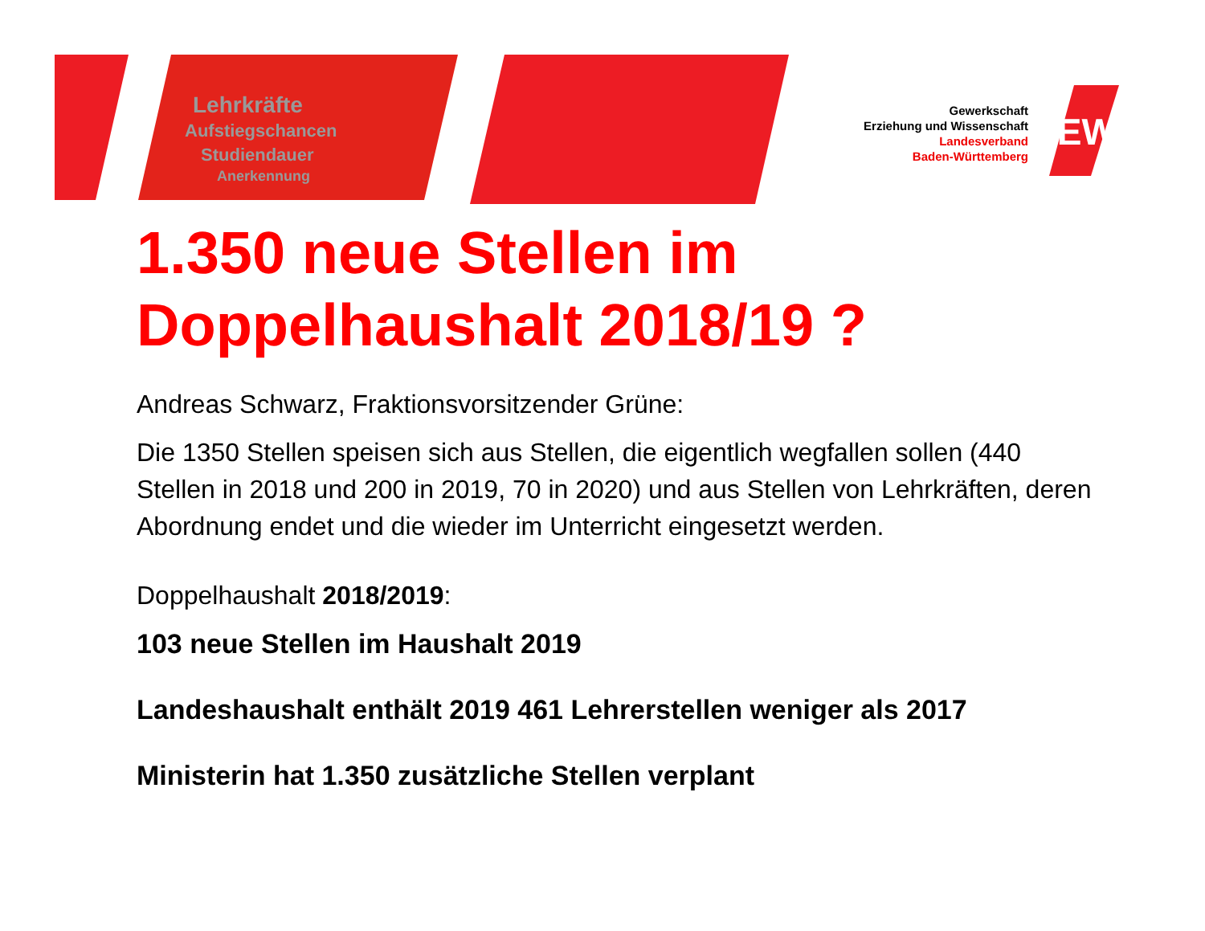GEW
Lehrkräfte
Aufstiegschancen
Studiendauer
Anerkennung
Gewerkschaft
Erziehung und Wissenschaft
Landesverband
Baden-Württemberg
1.350 neue Stellen im Doppelhaushalt 2018/19 ?
Andreas Schwarz, Fraktionsvorsitzender Grüne:
Die 1350 Stellen speisen sich aus Stellen, die eigentlich wegfallen sollen (440 Stellen in 2018 und 200 in 2019, 70 in 2020) und aus Stellen von Lehrkräften, deren Abordnung endet und die wieder im Unterricht eingesetzt werden.
Doppelhaushalt 2018/2019:
103 neue Stellen im Haushalt 2019
Landeshaushalt enthält 2019 461 Lehrerstellen weniger als 2017
Ministerin hat 1.350 zusätzliche Stellen verplant